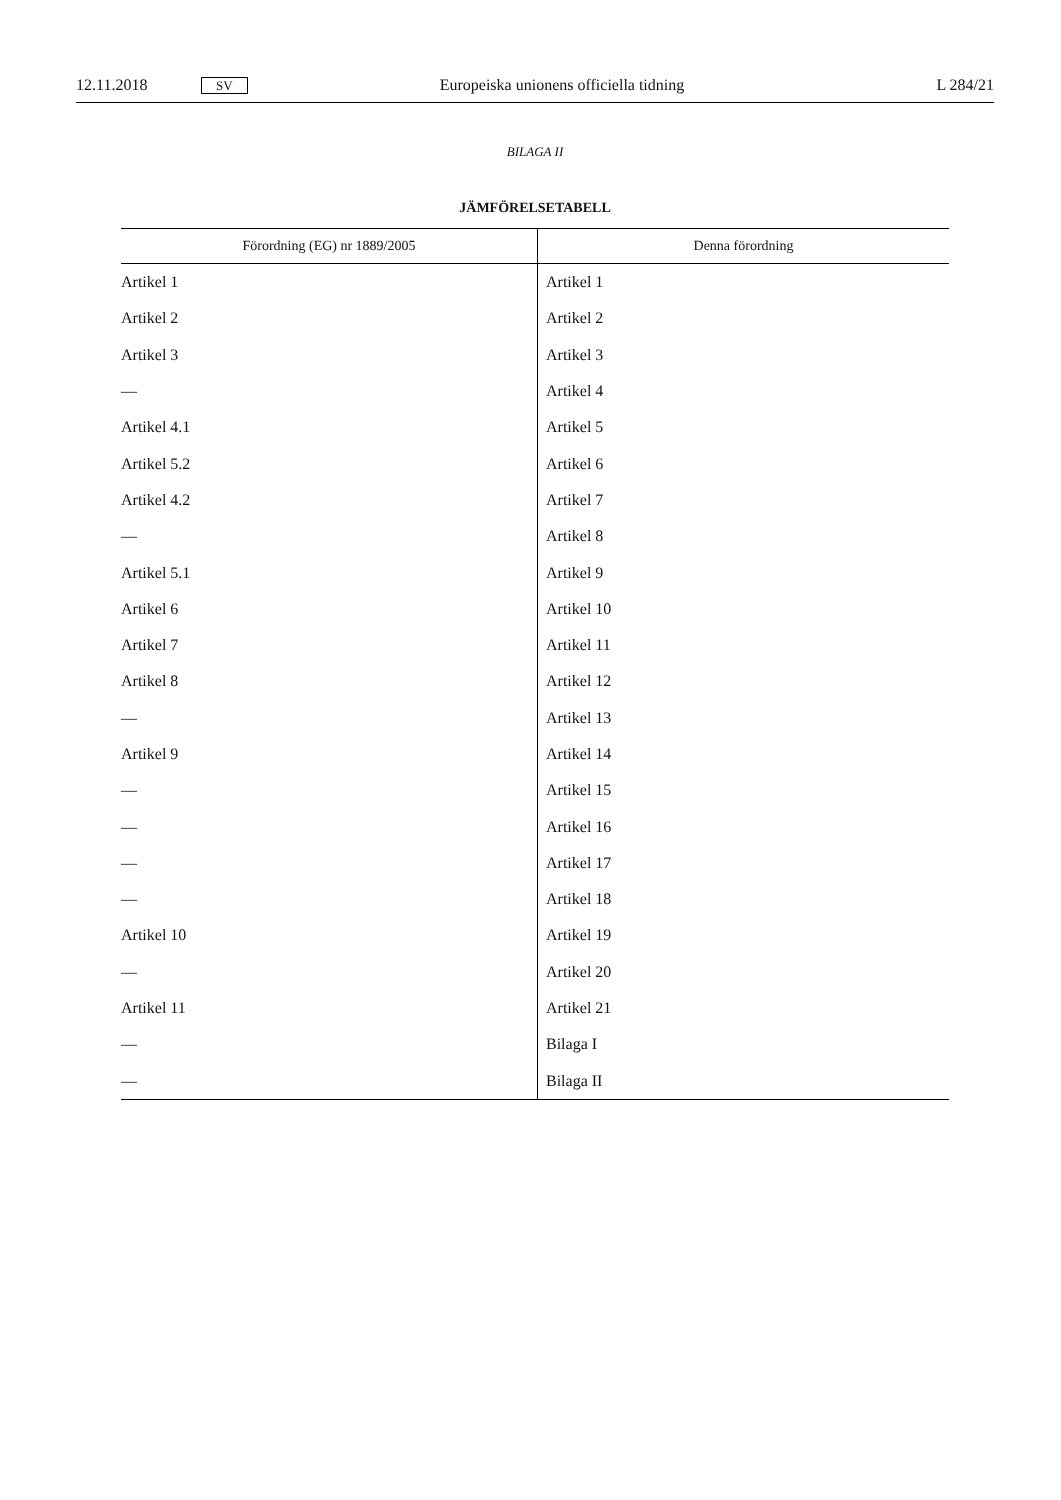12.11.2018 SV Europeiska unionens officiella tidning L 284/21
BILAGA II
JÄMFÖRELSETABELL
| Förordning (EG) nr 1889/2005 | Denna förordning |
| --- | --- |
| Artikel 1 | Artikel 1 |
| Artikel 2 | Artikel 2 |
| Artikel 3 | Artikel 3 |
| — | Artikel 4 |
| Artikel 4.1 | Artikel 5 |
| Artikel 5.2 | Artikel 6 |
| Artikel 4.2 | Artikel 7 |
| — | Artikel 8 |
| Artikel 5.1 | Artikel 9 |
| Artikel 6 | Artikel 10 |
| Artikel 7 | Artikel 11 |
| Artikel 8 | Artikel 12 |
| — | Artikel 13 |
| Artikel 9 | Artikel 14 |
| — | Artikel 15 |
| — | Artikel 16 |
| — | Artikel 17 |
| — | Artikel 18 |
| Artikel 10 | Artikel 19 |
| — | Artikel 20 |
| Artikel 11 | Artikel 21 |
| — | Bilaga I |
| — | Bilaga II |